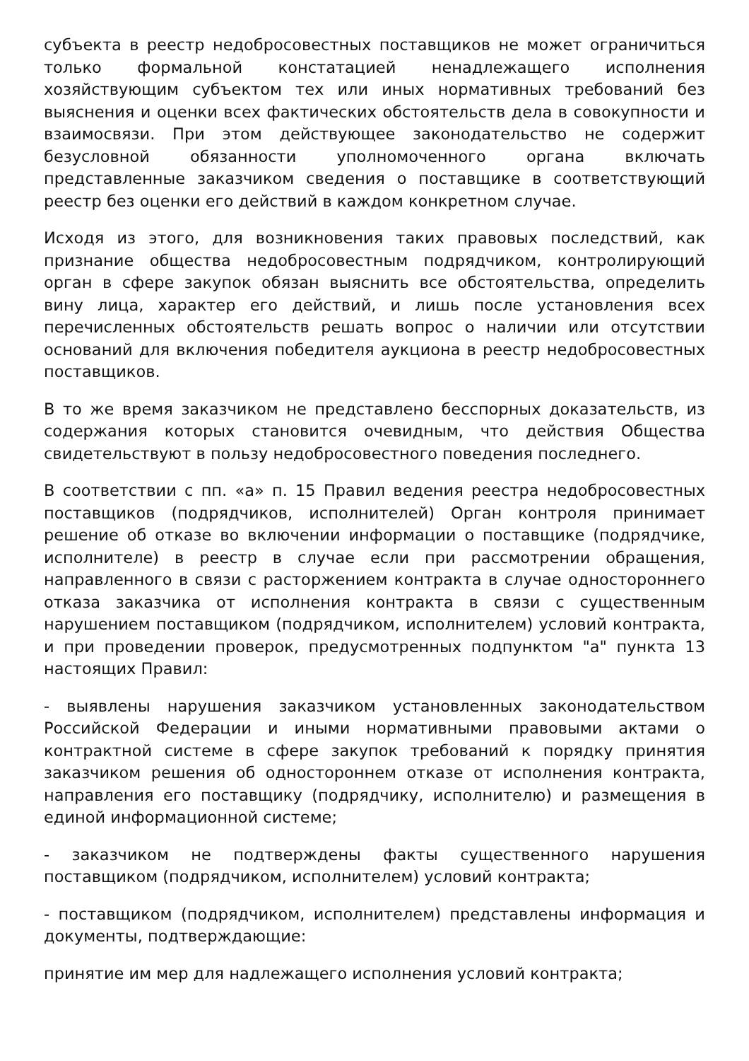субъекта в реестр недобросовестных поставщиков не может ограничиться только формальной констатацией ненадлежащего исполнения хозяйствующим субъектом тех или иных нормативных требований без выяснения и оценки всех фактических обстоятельств дела в совокупности и взаимосвязи. При этом действующее законодательство не содержит безусловной обязанности уполномоченного органа включать представленные заказчиком сведения о поставщике в соответствующий реестр без оценки его действий в каждом конкретном случае.
Исходя из этого, для возникновения таких правовых последствий, как признание общества недобросовестным подрядчиком, контролирующий орган в сфере закупок обязан выяснить все обстоятельства, определить вину лица, характер его действий, и лишь после установления всех перечисленных обстоятельств решать вопрос о наличии или отсутствии оснований для включения победителя аукциона в реестр недобросовестных поставщиков.
В то же время заказчиком не представлено бесспорных доказательств, из содержания которых становится очевидным, что действия Общества свидетельствуют в пользу недобросовестного поведения последнего.
В соответствии с пп. «а» п. 15 Правил ведения реестра недобросовестных поставщиков (подрядчиков, исполнителей) Орган контроля принимает решение об отказе во включении информации о поставщике (подрядчике, исполнителе) в реестр в случае если при рассмотрении обращения, направленного в связи с расторжением контракта в случае одностороннего отказа заказчика от исполнения контракта в связи с существенным нарушением поставщиком (подрядчиком, исполнителем) условий контракта, и при проведении проверок, предусмотренных подпунктом "а" пункта 13 настоящих Правил:
- выявлены нарушения заказчиком установленных законодательством Российской Федерации и иными нормативными правовыми актами о контрактной системе в сфере закупок требований к порядку принятия заказчиком решения об одностороннем отказе от исполнения контракта, направления его поставщику (подрядчику, исполнителю) и размещения в единой информационной системе;
- заказчиком не подтверждены факты существенного нарушения поставщиком (подрядчиком, исполнителем) условий контракта;
- поставщиком (подрядчиком, исполнителем) представлены информация и документы, подтверждающие:
принятие им мер для надлежащего исполнения условий контракта;